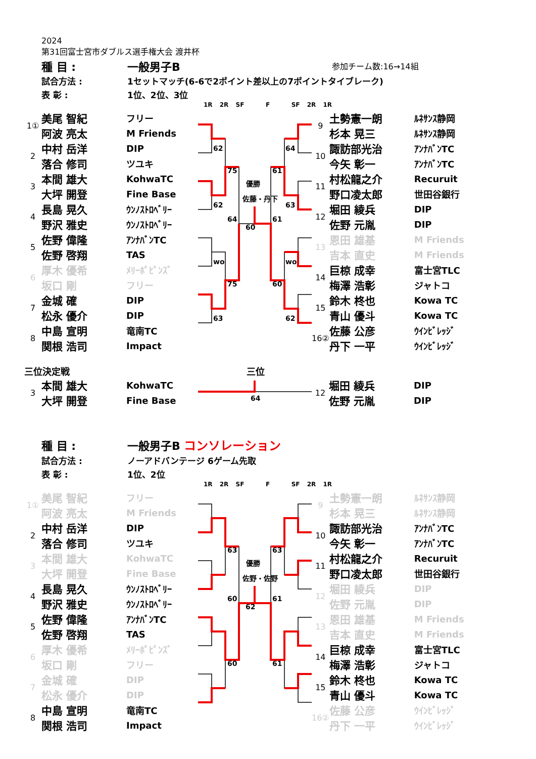2024
第31回富士宮市ダブルス選手権大会 渡井杯
| 種 目 : | 一般男子B | 参加チーム数:16→14組 |
| 試合方法 : | 1セットマッチ(6-6で2ポイント差以上の7ポイントタイブレーク) | |
| 表 彰 : | 1位、2位、3位 | |
1R 2R SF F SF 2R 1R
| 1① | 美尾 智紀 | フリー |
| | 阿波 亮太 | M Friends |
| 2 | 中村 岳洋 | DIP |
| | 落合 修司 | ツユキ |
| 3 | 本間 雄大 | KohwaTC |
| | 大坪 開登 | Fine Base |
| 4 | 長島 晃久 | ｳﾝﾉｽﾄﾛﾍﾞﾘｰ |
| | 野沢 雅史 | ｳﾝﾉｽﾄﾛﾍﾞﾘｰ |
| 5 | 佐野 偉隆 | ｱﾝﾅﾊﾞﾝTC |
| | 佐野 啓翔 | TAS |
| 6 | 厚木 優希 | ﾒﾘｰﾎﾟﾋﾟﾝｽﾞ |
| | 坂口 剛 | フリー |
| 7 | 金城 確 | DIP |
| | 松永 優介 | DIP |
| 8 | 中島 宣明 | 竜南TC |
| | 関根 浩司 | Impact |
62
62
wo
63
75
75
64
64
63
wo
62
61
60
61
60
優勝
佐藤・丹下
| 9 | 土勢憲一朗 | ﾙﾈｻﾝｽ静岡 |
| | 杉本 晃三 | ﾙﾈｻﾝｽ静岡 |
| 10 | 諏訪部光治 | ｱﾝﾅﾊﾞﾝTC |
| | 今矢 彰一 | ｱﾝﾅﾊﾞﾝTC |
| 11 | 村松龍之介 | Recuruit |
| | 野口凌太郎 | 世田谷銀行 |
| 12 | 堀田 綾兵 | DIP |
| | 佐野 元胤 | DIP |
| 13 | 恩田 雄基 | M Friends |
| | 吉本 直史 | M Friends |
| 14 | 巨椋 成幸 | 富士宮TLC |
| | 梅澤 浩彰 | ジャトコ |
| 15 | 鈴木 柊也 | Kowa TC |
| | 青山 優斗 | Kowa TC |
| 16② | 佐藤 公彦 | ｳｲﾝﾋﾞﾚｯｼﾞ |
| | 丹下 一平 | ｳｲﾝﾋﾞﾚｯｼﾞ |
三位決定戦 三位
| 3 | 本間 雄大 | KohwaTC |
| | 大坪 開登 | Fine Base |
64
| 12 | 堀田 綾兵 | DIP |
| | 佐野 元胤 | DIP |
| 種 目 : | 一般男子B コンソレーション |
| 試合方法 : | ノーアドバンテージ 6ゲーム先取 |
| 表 彰 : | 1位、2位 |
1R 2R SF F SF 2R 1R
| 1① | 美尾 智紀 | フリー |
| | 阿波 亮太 | M Friends |
| 2 | 中村 岳洋 | DIP |
| | 落合 修司 | ツユキ |
| 3 | 本間 雄大 | KohwaTC |
| | 大坪 開登 | Fine Base |
| 4 | 長島 晃久 | ｳﾝﾉｽﾄﾛﾍﾞﾘｰ |
| | 野沢 雅史 | ｳﾝﾉｽﾄﾛﾍﾞﾘｰ |
| 5 | 佐野 偉隆 | ｱﾝﾅﾊﾞﾝTC |
| | 佐野 啓翔 | TAS |
| 6 | 厚木 優希 | ﾒﾘｰﾎﾟﾋﾟﾝｽﾞ |
| | 坂口 剛 | フリー |
| 7 | 金城 確 | DIP |
| | 松永 優介 | DIP |
| 8 | 中島 宣明 | 竜南TC |
| | 関根 浩司 | Impact |
63
60
60
63
61
61
62
優勝
佐野・佐野
| 9 | 土勢憲一朗 | ﾙﾈｻﾝｽ静岡 |
| | 杉本 晃三 | ﾙﾈｻﾝｽ静岡 |
| 10 | 諏訪部光治 | ｱﾝﾅﾊﾞﾝTC |
| | 今矢 彰一 | ｱﾝﾅﾊﾞﾝTC |
| 11 | 村松龍之介 | Recuruit |
| | 野口凌太郎 | 世田谷銀行 |
| 12 | 堀田 綾兵 | DIP |
| | 佐野 元胤 | DIP |
| 13 | 恩田 雄基 | M Friends |
| | 吉本 直史 | M Friends |
| 14 | 巨椋 成幸 | 富士宮TLC |
| | 梅澤 浩彰 | ジャトコ |
| 15 | 鈴木 柊也 | Kowa TC |
| | 青山 優斗 | Kowa TC |
| 16② | 佐藤 公彦 | ｳｲﾝﾋﾞﾚｯｼﾞ |
| | 丹下 一平 | ｳｲﾝﾋﾞﾚｯｼﾞ |